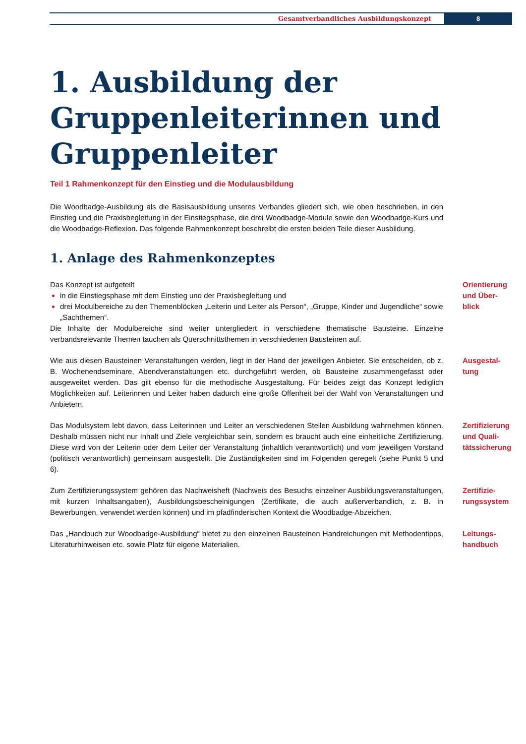Gesamtverbandliches Ausbildungskonzept
8
1. Ausbildung der Gruppenleiterinnen und Gruppenleiter
Teil 1 Rahmenkonzept für den Einstieg und die Modulausbildung
Die Woodbadge-Ausbildung als die Basisausbildung unseres Verbandes gliedert sich, wie oben beschrieben, in den Einstieg und die Praxisbegleitung in der Einstiegsphase, die drei Woodbadge-Module sowie den Woodbadge-Kurs und die Woodbadge-Reflexion. Das folgende Rahmenkonzept beschreibt die ersten beiden Teile dieser Ausbildung.
1. Anlage des Rahmenkonzeptes
Das Konzept ist aufgeteilt
in die Einstiegsphase mit dem Einstieg und der Praxisbegleitung und
drei Modulbereiche zu den Themenblöcken „Leiterin und Leiter als Person“, „Gruppe, Kinder und Jugendliche“ sowie „Sachthemen“.
Die Inhalte der Modulbereiche sind weiter untergliedert in verschiedene thematische Bausteine. Einzelne verbandsrelevante Themen tauchen als Querschnittsthemen in verschiedenen Bausteinen auf.
Orientierung
und Über-
blick
Wie aus diesen Bausteinen Veranstaltungen werden, liegt in der Hand der jeweiligen Anbieter. Sie entscheiden, ob z. B. Wochenendseminare, Abendveranstaltungen etc. durchgeführt werden, ob Bausteine zusammengefasst oder ausgeweitet werden. Das gilt ebenso für die methodische Ausgestaltung. Für beides zeigt das Konzept lediglich Möglichkeiten auf. Leiterinnen und Leiter haben dadurch eine große Offenheit bei der Wahl von Veranstaltungen und Anbietern.
Ausgestal-
tung
Das Modulsystem lebt davon, dass Leiterinnen und Leiter an verschiedenen Stellen Ausbildung wahrnehmen können. Deshalb müssen nicht nur Inhalt und Ziele vergleichbar sein, sondern es braucht auch eine einheitliche Zertifizierung. Diese wird von der Leiterin oder dem Leiter der Veranstaltung (inhaltlich verantwortlich) und vom jeweiligen Vorstand (politisch verantwortlich) gemeinsam ausgestellt. Die Zuständigkeiten sind im Folgenden geregelt (siehe Punkt 5 und 6).
Zertifizierung
und Quali-
tätssicherung
Zum Zertifizierungssystem gehören das Nachweisheft (Nachweis des Besuchs einzelner Ausbildungsveranstaltungen, mit kurzen Inhaltsangaben), Ausbildungsbescheinigungen (Zertifikate, die auch außerverbandlich, z. B. in Bewerbungen, verwendet werden können) und im pfadfinderischen Kontext die Woodbadge-Abzeichen.
Zertifizie-
rungssystem
Das „Handbuch zur Woodbadge-Ausbildung“ bietet zu den einzelnen Bausteinen Handreichungen mit Methodentipps, Literaturhinweisen etc. sowie Platz für eigene Materialien.
Leitungs-
handbuch